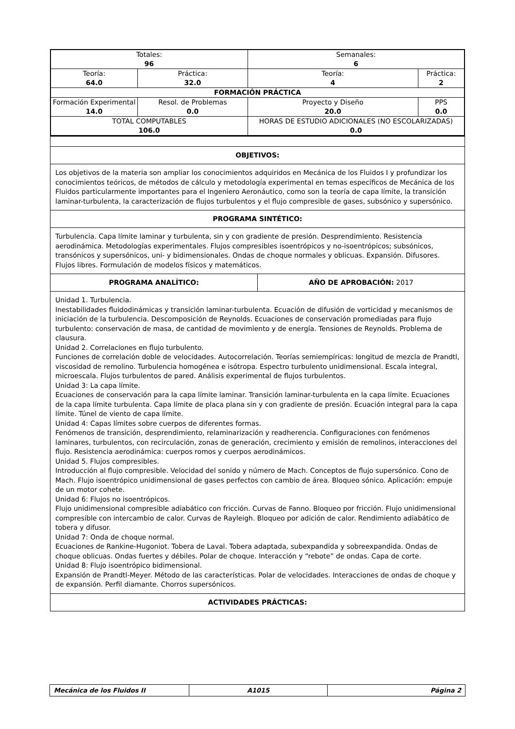| Totales: 96 | | Semanales: 6 | |
| Teoría: 64.0 | Práctica: 32.0 | Teoría: 4 | Práctica: 2 |
| FORMACIÓN PRÁCTICA | | | |
| Formación Experimental 14.0 | Resol. de Problemas 0.0 | Proyecto y Diseño 20.0 | PPS 0.0 |
| TOTAL COMPUTABLES 106.0 | | HORAS DE ESTUDIO ADICIONALES (NO ESCOLARIZADAS) 0.0 | |
| OBJETIVOS: | |
| Los objetivos de la materia son ampliar los conocimientos adquiridos en Mecánica de los Fluidos I y profundizar los conocimientos teóricos, de métodos de cálculo y metodología experimental en temas específicos de Mecánica de los Fluidos particularmente importantes para el Ingeniero Aeronáutico, como son la teoría de capa límite, la transición laminar-turbulenta, la caracterización de flujos turbulentos y el flujo compresible de gases, subsónico y supersónico. | |
| PROGRAMA SINTÉTICO: | |
| Turbulencia. Capa límite laminar y turbulenta, sin y con gradiente de presión. Desprendimiento. Resistencia aerodinámica. Metodologías experimentales. Flujos compresibles isoentrópicos y no-isoentrópicos; subsónicos, transónicos y supersónicos, uni- y bidimensionales. Ondas de choque normales y oblicuas. Expansión. Difusores. Flujos libres. Formulación de modelos físicos y matemáticos. | |
| PROGRAMA ANALÍTICO: | AÑO DE APROBACIÓN: 2017 |
| Unidad 1. Turbulencia. Inestabilidades fluidodinámicas y transición laminar-turbulenta. Ecuación de difusión de vorticidad y mecanismos de iniciación de la turbulencia. Descomposición de Reynolds. Ecuaciones de conservación promediadas para flujo turbulento: conservación de masa, de cantidad de movimiento y de energía. Tensiones de Reynolds. Problema de clausura. Unidad 2. Correlaciones en flujo turbulento. Funciones de correlación doble de velocidades. Autocorrelación. Teorías semiempíricas: longitud de mezcla de Prandtl, viscosidad de remolino. Turbulencia homogénea e isótropa. Espectro turbulento unidimensional. Escala integral, microescala. Flujos turbulentos de pared. Análisis experimental de flujos turbulentos. Unidad 3: La capa límite. Ecuaciones de conservación para la capa límite laminar. Transición laminar-turbulenta en la capa límite. Ecuaciones de la capa límite turbulenta. Capa límite de placa plana sin y con gradiente de presión. Ecuación integral para la capa límite. Túnel de viento de capa límite. Unidad 4: Capas límites sobre cuerpos de diferentes formas. Fenómenos de transición, desprendimiento, relaminarización y readherencia. Configuraciones con fenómenos laminares, turbulentos, con recirculación, zonas de generación, crecimiento y emisión de remolinos, interacciones del flujo. Resistencia aerodinámica: cuerpos romos y cuerpos aerodinámicos. Unidad 5. Flujos compresibles. Introducción al flujo compresible. Velocidad del sonido y número de Mach. Conceptos de flujo supersónico. Cono de Mach. Flujo isoentrópico unidimensional de gases perfectos con cambio de área. Bloqueo sónico. Aplicación: empuje de un motor cohete. Unidad 6: Flujos no isoentrópicos. Flujo unidimensional compresible adiabático con fricción. Curvas de Fanno. Bloqueo por fricción. Flujo unidimensional compresible con intercambio de calor. Curvas de Rayleigh. Bloqueo por adición de calor. Rendimiento adiabático de tobera y difusor. Unidad 7: Onda de choque normal. Ecuaciones de Rankine-Hugoniot. Tobera de Laval. Tobera adaptada, subexpandida y sobreexpandida. Ondas de choque oblicuas. Ondas fuertes y débiles. Polar de choque. Interacción y “rebote” de ondas. Capa de corte. Unidad 8: Flujo isoentrópico bidimensional. Expansión de Prandtl-Meyer. Método de las características. Polar de velocidades. Interacciones de ondas de choque y de expansión. Perfil diamante. Chorros supersónicos. | |
| ACTIVIDADES PRÁCTICAS: | |
| Mecánica de los Fluidos II | A1015 | Página 2 |